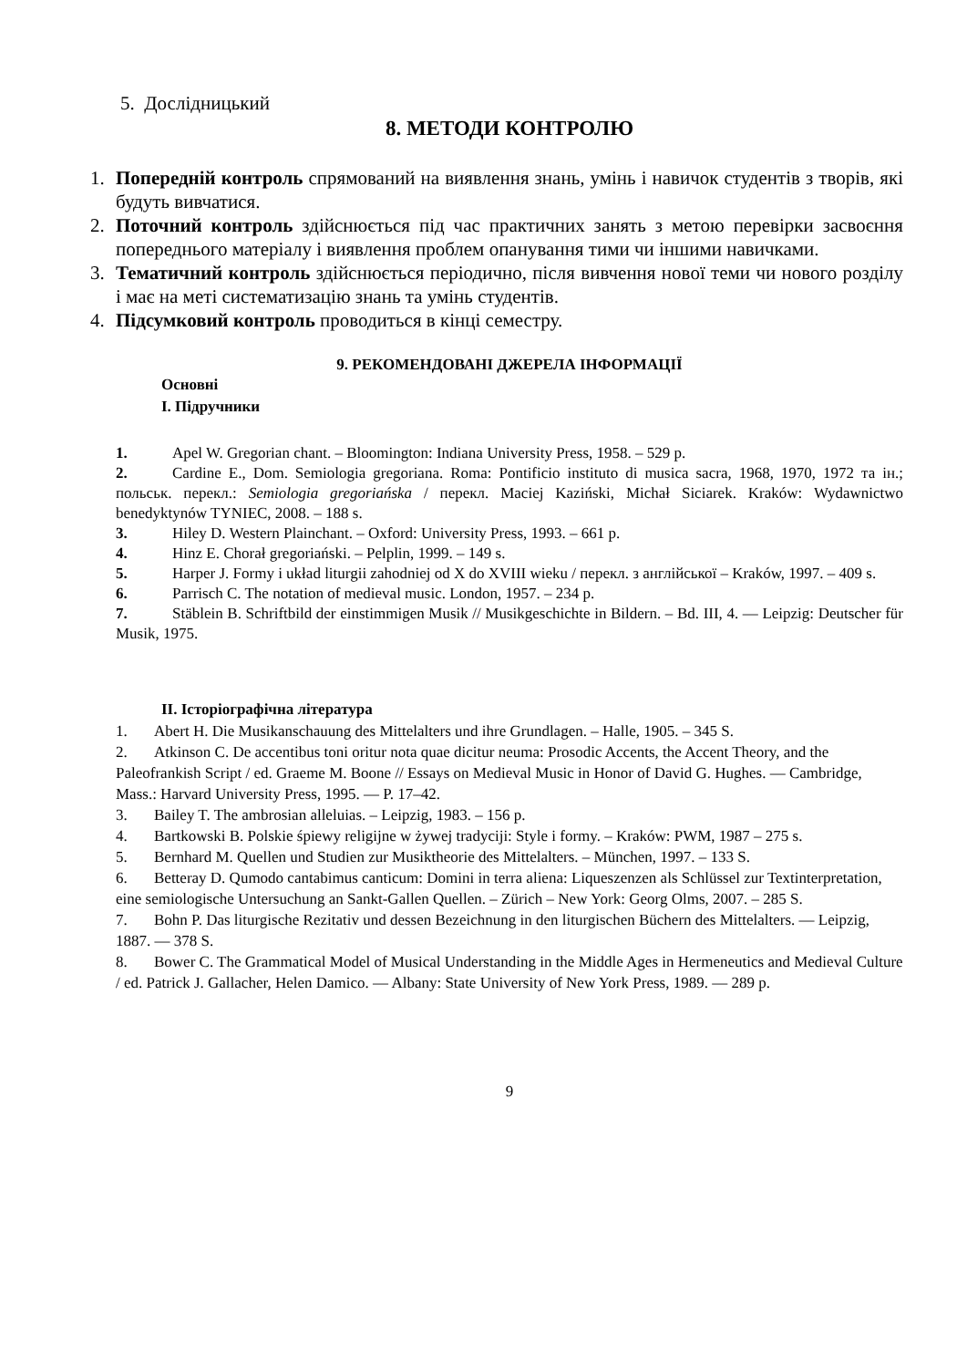5. Дослідницький
8. МЕТОДИ КОНТРОЛЮ
1. Попередній контроль спрямований на виявлення знань, умінь і навичок студентів з творів, які будуть вивчатися.
2. Поточний контроль здійснюється під час практичних занять з метою перевірки засвоєння попереднього матеріалу і виявлення проблем опанування тими чи іншими навичками.
3. Тематичний контроль здійснюється періодично, після вивчення нової теми чи нового розділу і має на меті систематизацію знань та умінь студентів.
4. Підсумковий контроль проводиться в кінці семестру.
9. РЕКОМЕНДОВАНІ ДЖЕРЕЛА ІНФОРМАЦІЇ
Основні
І. Підручники
1. Apel W. Gregorian chant. – Bloomington: Indiana University Press, 1958. – 529 p.
2. Cardine E., Dom. Semiologia gregoriana. Roma: Pontificio instituto di musica sacra, 1968, 1970, 1972 та ін.; польськ. перекл.: Semiologia gregoriańska / перекл. Maciej Kaziński, Michał Siciarek. Kraków: Wydawnictwo benedyktynów TYNIEC, 2008. – 188 s.
3. Hiley D. Western Plainchant. – Oxford: University Press, 1993. – 661 p.
4. Hinz E. Chorał gregoriański. – Pelplin, 1999. – 149 s.
5. Harper J. Formy i układ liturgii zahodniej od X do XVIII wieku / перекл. з англійської – Kraków, 1997. – 409 s.
6. Parrisch C. The notation of medieval music. London, 1957. – 234 p.
7. Stäblein B. Schriftbild der einstimmigen Musik // Musikgeschichte in Bildern. – Bd. III, 4. — Leipzig: Deutscher für Musik, 1975.
ІІ. Історіографічна література
1. Abert H. Die Musikanschauung des Mittelalters und ihre Grundlagen. – Halle, 1905. – 345 S.
2. Atkinson C. De accentibus toni oritur nota quae dicitur neuma: Prosodic Accents, the Accent Theory, and the Paleofrankish Script / ed. Graeme M. Boone // Essays on Medieval Music in Honor of David G. Hughes. — Cambridge, Mass.: Harvard University Press, 1995. — P. 17–42.
3. Bailey T. The ambrosian alleluias. – Leipzig, 1983. – 156 p.
4. Bartkowski B. Polskie śpiewy religijne w żywej tradyciji: Style i formy. – Kraków: PWM, 1987 – 275 s.
5. Bernhard M. Quellen und Studien zur Musiktheorie des Mittelalters. – München, 1997. – 133 S.
6. Betteray D. Qumodo cantabimus canticum: Domini in terra aliena: Liqueszenzen als Schlüssel zur Textinterpretation, eine semiologische Untersuchung an Sankt-Gallen Quellen. – Zürich – New York: Georg Olms, 2007. – 285 S.
7. Bohn P. Das liturgische Rezitativ und dessen Bezeichnung in den liturgischen Büchern des Mittelalters. — Leipzig, 1887. — 378 S.
8. Bower C. The Grammatical Model of Musical Understanding in the Middle Ages in Hermeneutics and Medieval Culture / ed. Patrick J. Gallacher, Helen Damico. — Albany: State University of New York Press, 1989. — 289 p.
9